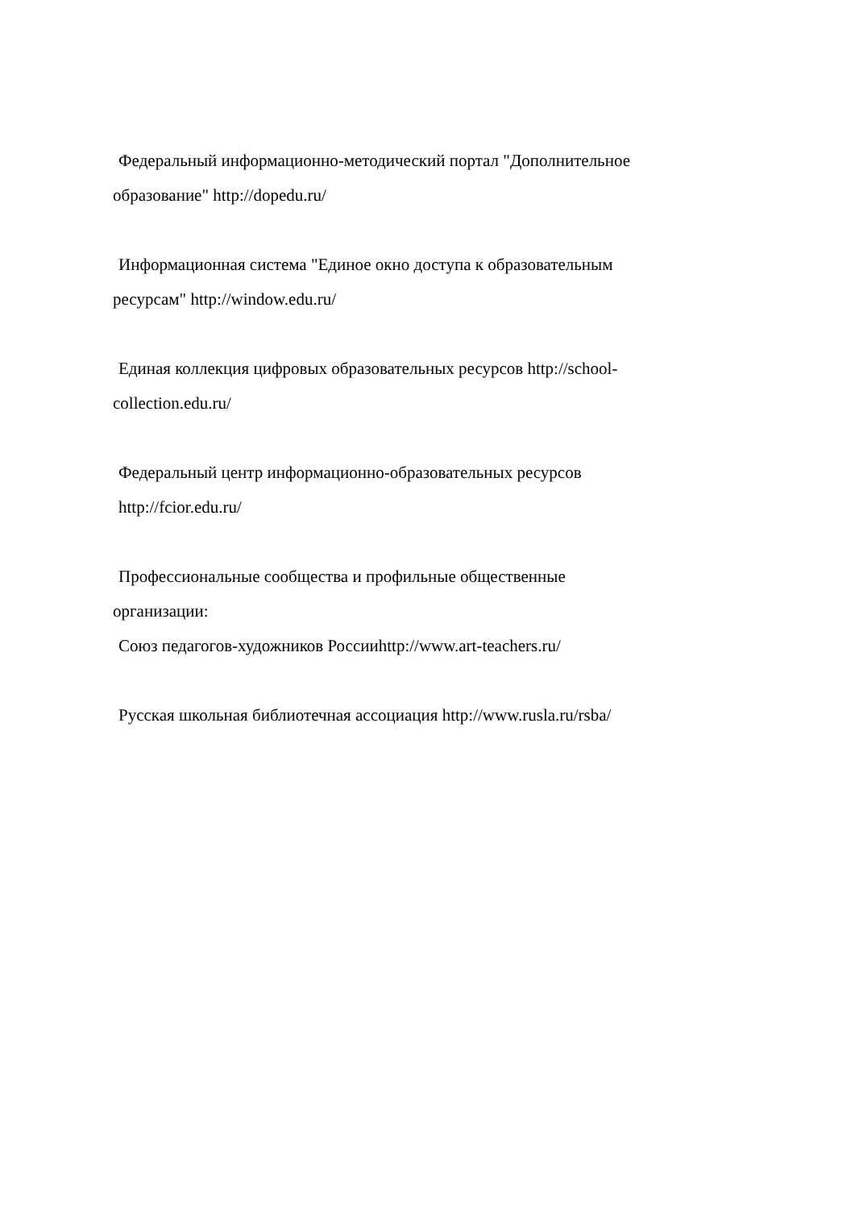Федеральный информационно-методический портал "Дополнительное
образование" http://dopedu.ru/
Информационная система "Единое окно доступа к образовательным
ресурсам" http://window.edu.ru/
Единая коллекция цифровых образовательных ресурсов http://school-
collection.edu.ru/
Федеральный центр информационно-образовательных ресурсов
http://fcior.edu.ru/
Профессиональные сообщества и профильные общественные
организации:
Союз педагогов-художников Россииhttp://www.art-teachers.ru/
Русская школьная библиотечная ассоциация http://www.rusla.ru/rsba/